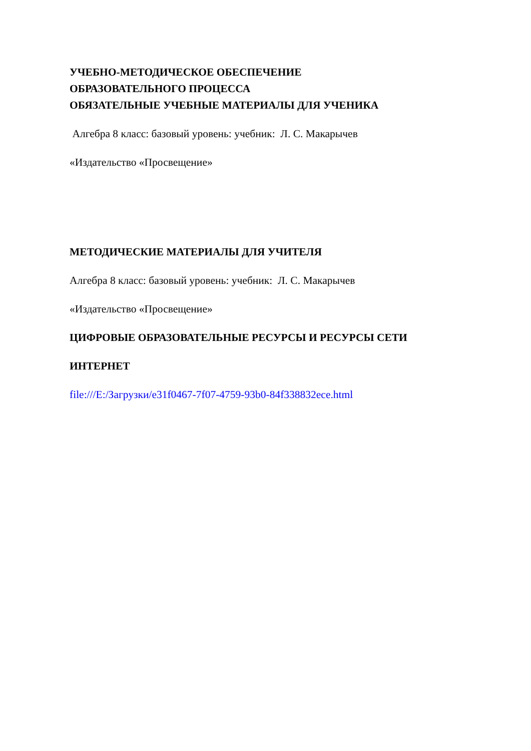УЧЕБНО-МЕТОДИЧЕСКОЕ ОБЕСПЕЧЕНИЕ
ОБРАЗОВАТЕЛЬНОГО ПРОЦЕССА
ОБЯЗАТЕЛЬНЫЕ УЧЕБНЫЕ МАТЕРИАЛЫ ДЛЯ УЧЕНИКА
Алгебра 8 класс: базовый уровень: учебник: Л. С. Макарычев
«Издательство «Просвещение»
МЕТОДИЧЕСКИЕ МАТЕРИАЛЫ ДЛЯ УЧИТЕЛЯ
Алгебра 8 класс: базовый уровень: учебник: Л. С. Макарычев
«Издательство «Просвещение»
ЦИФРОВЫЕ ОБРАЗОВАТЕЛЬНЫЕ РЕСУРСЫ И РЕСУРСЫ СЕТИ
ИНТЕРНЕТ
file:///E:/Загрузки/e31f0467-7f07-4759-93b0-84f338832ece.html